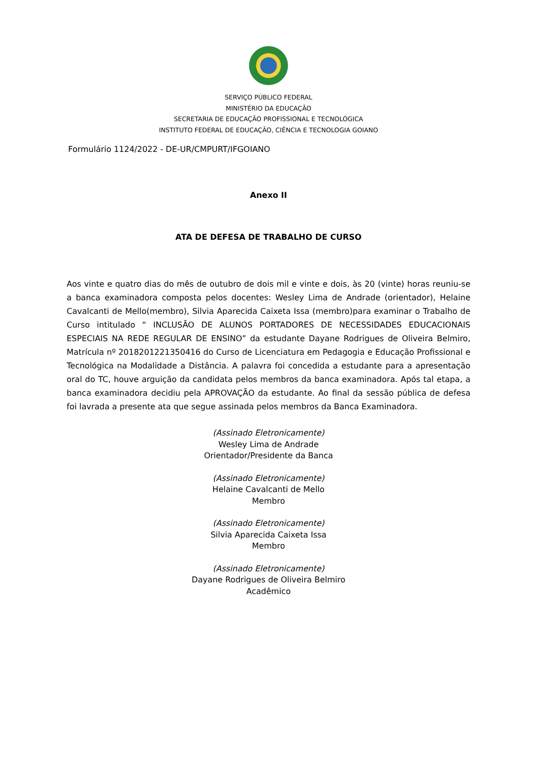SERVIÇO PÚBLICO FEDERAL
MINISTÉRIO DA EDUCAÇÃO
SECRETARIA DE EDUCAÇÃO PROFISSIONAL E TECNOLÓGICA
INSTITUTO FEDERAL DE EDUCAÇÃO, CIÊNCIA E TECNOLOGIA GOIANO
Formulário 1124/2022 - DE-UR/CMPURT/IFGOIANO
Anexo II
ATA DE DEFESA DE TRABALHO DE CURSO
Aos vinte e quatro dias do mês de outubro de dois mil e vinte e dois, às 20 (vinte) horas reuniu-se a banca examinadora composta pelos docentes: Wesley Lima de Andrade (orientador), Helaine Cavalcanti de Mello(membro), Silvia Aparecida Caixeta Issa (membro)para examinar o Trabalho de Curso intitulado “ INCLUSÃO DE ALUNOS PORTADORES DE NECESSIDADES EDUCACIONAIS ESPECIAIS NA REDE REGULAR DE ENSINO” da estudante Dayane Rodrigues de Oliveira Belmiro, Matrícula nº 2018201221350416 do Curso de Licenciatura em Pedagogia e Educação Profissional e Tecnológica na Modalidade a Distância. A palavra foi concedida a estudante para a apresentação oral do TC, houve arguição da candidata pelos membros da banca examinadora. Após tal etapa, a banca examinadora decidiu pela APROVAÇÃO da estudante. Ao final da sessão pública de defesa foi lavrada a presente ata que segue assinada pelos membros da Banca Examinadora.
(Assinado Eletronicamente)
Wesley Lima de Andrade
Orientador/Presidente da Banca
(Assinado Eletronicamente)
Helaine Cavalcanti de Mello
Membro
(Assinado Eletronicamente)
Silvia Aparecida Caixeta Issa
Membro
(Assinado Eletronicamente)
Dayane Rodrigues de Oliveira Belmiro
Acadêmico